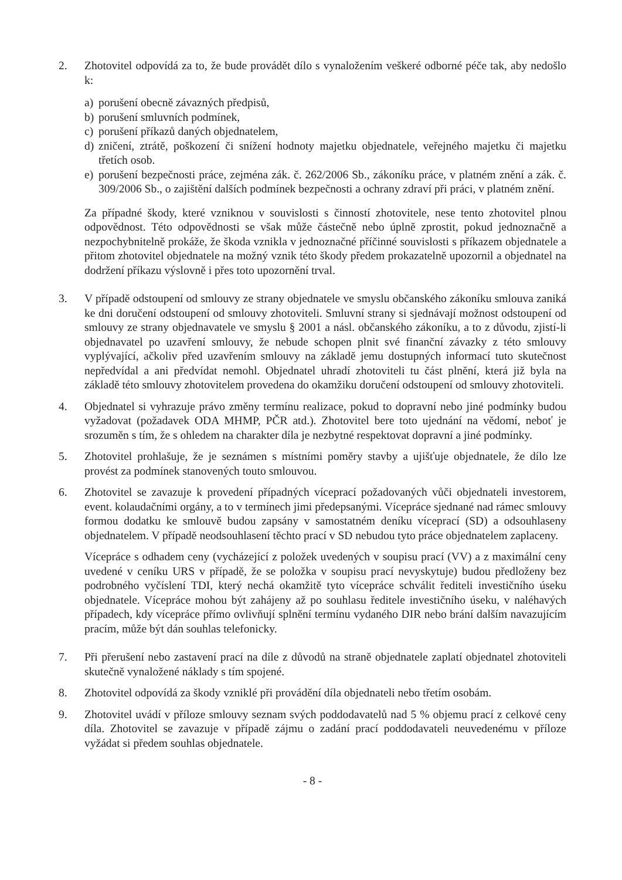2. Zhotovitel odpovídá za to, že bude provádět dílo s vynaložením veškeré odborné péče tak, aby nedošlo k:
a) porušení obecně závazných předpisů,
b) porušení smluvních podmínek,
c) porušení příkazů daných objednatelem,
d) zničení, ztrátě, poškození či snížení hodnoty majetku objednatele, veřejného majetku či majetku třetích osob.
e) porušení bezpečnosti práce, zejména zák. č. 262/2006 Sb., zákoníku práce, v platném znění a zák. č. 309/2006 Sb., o zajištění dalších podmínek bezpečnosti a ochrany zdraví při práci, v platném znění.
Za případné škody, které vzniknou v souvislosti s činností zhotovitele, nese tento zhotovitel plnou odpovědnost. Této odpovědnosti se však může částečně nebo úplně zprostit, pokud jednoznačně a nezpochybnitelně prokáže, že škoda vznikla v jednoznačné příčinné souvislosti s příkazem objednatele a přitom zhotovitel objednatele na možný vznik této škody předem prokazatelně upozornil a objednatel na dodržení příkazu výslovně i přes toto upozornění trval.
3. V případě odstoupení od smlouvy ze strany objednatele ve smyslu občanského zákoníku smlouva zaniká ke dni doručení odstoupení od smlouvy zhotoviteli. Smluvní strany si sjednávají možnost odstoupení od smlouvy ze strany objednavatele ve smyslu § 2001 a násl. občanského zákoníku, a to z důvodu, zjistí-li objednavatel po uzavření smlouvy, že nebude schopen plnit své finanční závazky z této smlouvy vyplývající, ačkoliv před uzavřením smlouvy na základě jemu dostupných informací tuto skutečnost nepředvídal a ani předvídat nemohl. Objednatel uhradí zhotoviteli tu část plnění, která již byla na základě této smlouvy zhotovitelem provedena do okamžiku doručení odstoupení od smlouvy zhotoviteli.
4. Objednatel si vyhrazuje právo změny termínu realizace, pokud to dopravní nebo jiné podmínky budou vyžadovat (požadavek ODA MHMP, PČR atd.). Zhotovitel bere toto ujednání na vědomí, neboť je srozuměn s tím, že s ohledem na charakter díla je nezbytné respektovat dopravní a jiné podmínky.
5. Zhotovitel prohlašuje, že je seznámen s místními poměry stavby a ujišťuje objednatele, že dílo lze provést za podmínek stanovených touto smlouvou.
6. Zhotovitel se zavazuje k provedení případných víceprací požadovaných vůči objednateli investorem, event. kolaudačními orgány, a to v termínech jimi předepsanými. Vícepráce sjednané nad rámec smlouvy formou dodatku ke smlouvě budou zapsány v samostatném deníku víceprací (SD) a odsouhlaseny objednatelem. V případě neodsouhlasení těchto prací v SD nebudou tyto práce objednatelem zaplaceny.
Vícepráce s odhadem ceny (vycházející z položek uvedených v soupisu prací (VV) a z maximální ceny uvedené v ceníku URS v případě, že se položka v soupisu prací nevyskytuje) budou předloženy bez podrobného vyčíslení TDI, který nechá okamžitě tyto vícepráce schválit řediteli investičního úseku objednatele. Vícepráce mohou být zahájeny až po souhlasu ředitele investičního úseku, v naléhavých případech, kdy vícepráce přímo ovlivňují splnění termínu vydaného DIR nebo brání dalším navazujícím pracím, může být dán souhlas telefonicky.
7. Při přerušení nebo zastavení prací na díle z důvodů na straně objednatele zaplatí objednatel zhotoviteli skutečně vynaložené náklady s tím spojené.
8. Zhotovitel odpovídá za škody vzniklé při provádění díla objednateli nebo třetím osobám.
9. Zhotovitel uvádí v příloze smlouvy seznam svých poddodavatelů nad 5 % objemu prací z celkové ceny díla. Zhotovitel se zavazuje v případě zájmu o zadání prací poddodavateli neuvedenému v příloze vyžádat si předem souhlas objednatele.
- 8 -